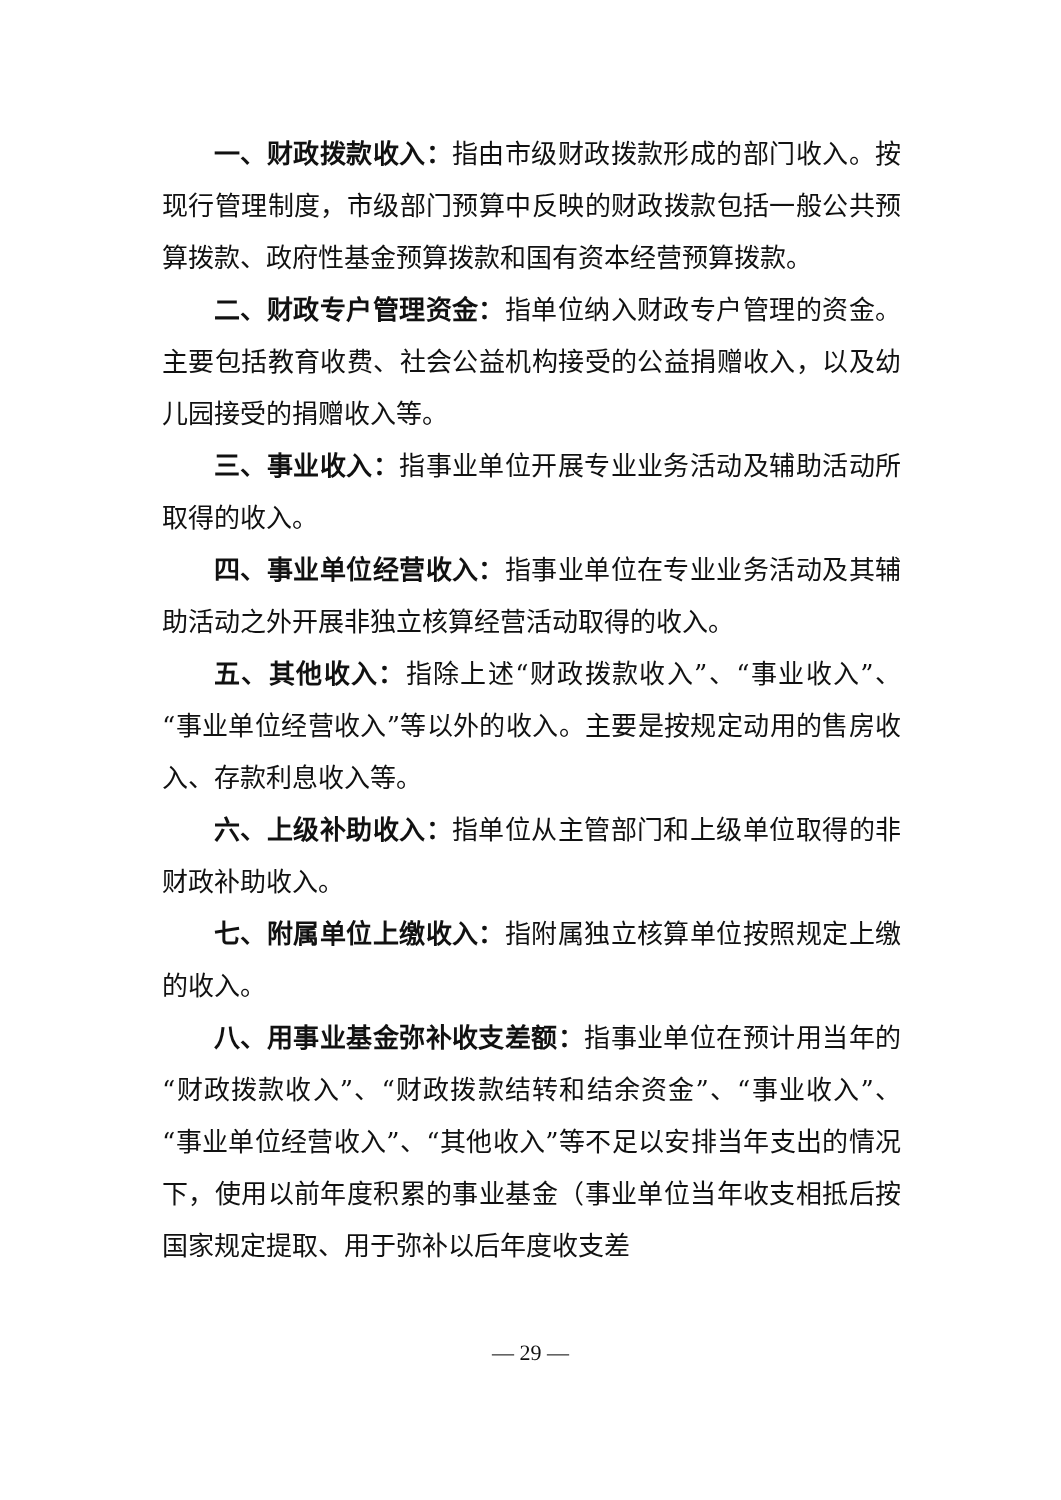一、财政拨款收入：指由市级财政拨款形成的部门收入。按现行管理制度，市级部门预算中反映的财政拨款包括一般公共预算拨款、政府性基金预算拨款和国有资本经营预算拨款。
二、财政专户管理资金：指单位纳入财政专户管理的资金。主要包括教育收费、社会公益机构接受的公益捐赠收入，以及幼儿园接受的捐赠收入等。
三、事业收入：指事业单位开展专业业务活动及辅助活动所取得的收入。
四、事业单位经营收入：指事业单位在专业业务活动及其辅助活动之外开展非独立核算经营活动取得的收入。
五、其他收入：指除上述“财政拨款收入”、“事业收入”、“事业单位经营收入”等以外的收入。主要是按规定动用的售房收入、存款利息收入等。
六、上级补助收入：指单位从主管部门和上级单位取得的非财政补助收入。
七、附属单位上缴收入：指附属独立核算单位按照规定上缴的收入。
八、用事业基金弥补收支差额：指事业单位在预计用当年的“财政拨款收入”、“财政拨款结转和结余资金”、“事业收入”、“事业单位经营收入”、“其他收入”等不足以安排当年支出的情况下，使用以前年度积累的事业基金（事业单位当年收支相抵后按国家规定提取、用于弥补以后年度收支差
— 29 —